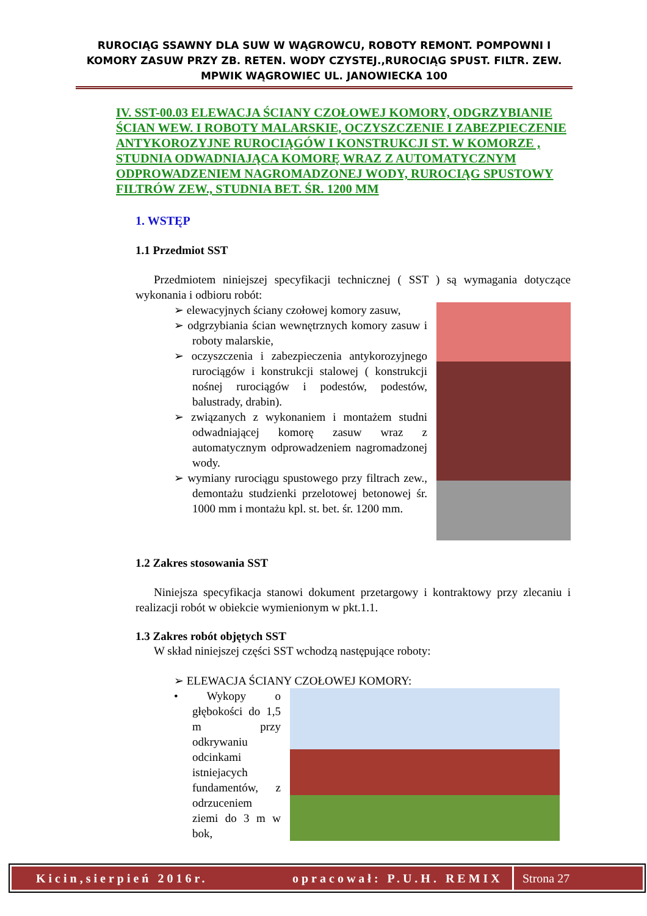RUROCIĄG SSAWNY DLA SUW W WĄGROWCU, ROBOTY REMONT. POMPOWNI I KOMORY ZASUW PRZY ZB. RETEN. WODY CZYSTEJ.,RUROCIĄG SPUST. FILTR. ZEW. MPWIK WĄGROWIEC UL. JANOWIECKA 100
IV. SST-00.03 ELEWACJA ŚCIANY CZOŁOWEJ KOMORY, ODGRZYBIANIE ŚCIAN WEW. I ROBOTY MALARSKIE, OCZYSZCZENIE I ZABEZPIECZENIE ANTYKOROZYJNE RUROCIĄGÓW I KONSTRUKCJI ST. W KOMORZE , STUDNIA ODWADNIAJĄCA KOMORĘ WRAZ Z AUTOMATYCZNYM ODPROWADZENIEM NAGROMADZONEJ WODY, RUROCIĄG SPUSTOWY FILTRÓW ZEW., STUDNIA BET. ŚR. 1200 MM
1. WSTĘP
1.1 Przedmiot SST
Przedmiotem niniejszej specyfikacji technicznej ( SST ) są wymagania dotyczące wykonania i odbioru robót:
➢ elewacyjnych ściany czołowej komory zasuw,
➢ odgrzybiania ścian wewnętrznych komory zasuw i roboty malarskie,
➢ oczyszczenia i zabezpieczenia antykorozyjnego rurociągów i konstrukcji stalowej ( konstrukcji nośnej rurociągów i podestów, podestów, balustrady, drabin).
➢ związanych z wykonaniem i montażem studni odwadniającej komorę zasuw wraz z automatycznym odprowadzeniem nagromadzonej wody.
➢ wymiany rurociągu spustowego przy filtrach zew., demontażu studzienki przelotowej betonowej śr. 1000 mm i montażu kpl. st. bet. śr. 1200 mm.
1.2 Zakres stosowania SST
Niniejsza specyfikacja stanowi dokument przetargowy i kontraktowy przy zlecaniu i realizacji robót w obiekcie wymienionym w pkt.1.1.
1.3 Zakres robót objętych SST
W skład niniejszej części SST wchodzą następujące roboty:
➢ ELEWACJA ŚCIANY CZOŁOWEJ KOMORY:
• Wykopy o głębokości do 1,5 m przy odkrywaniu odcinkami istniejacych fundamentów, z odrzuceniem ziemi do 3 m w bok,
Kicin,sierpień 2016r. opracował: P.U.H. REMIX Strona 27